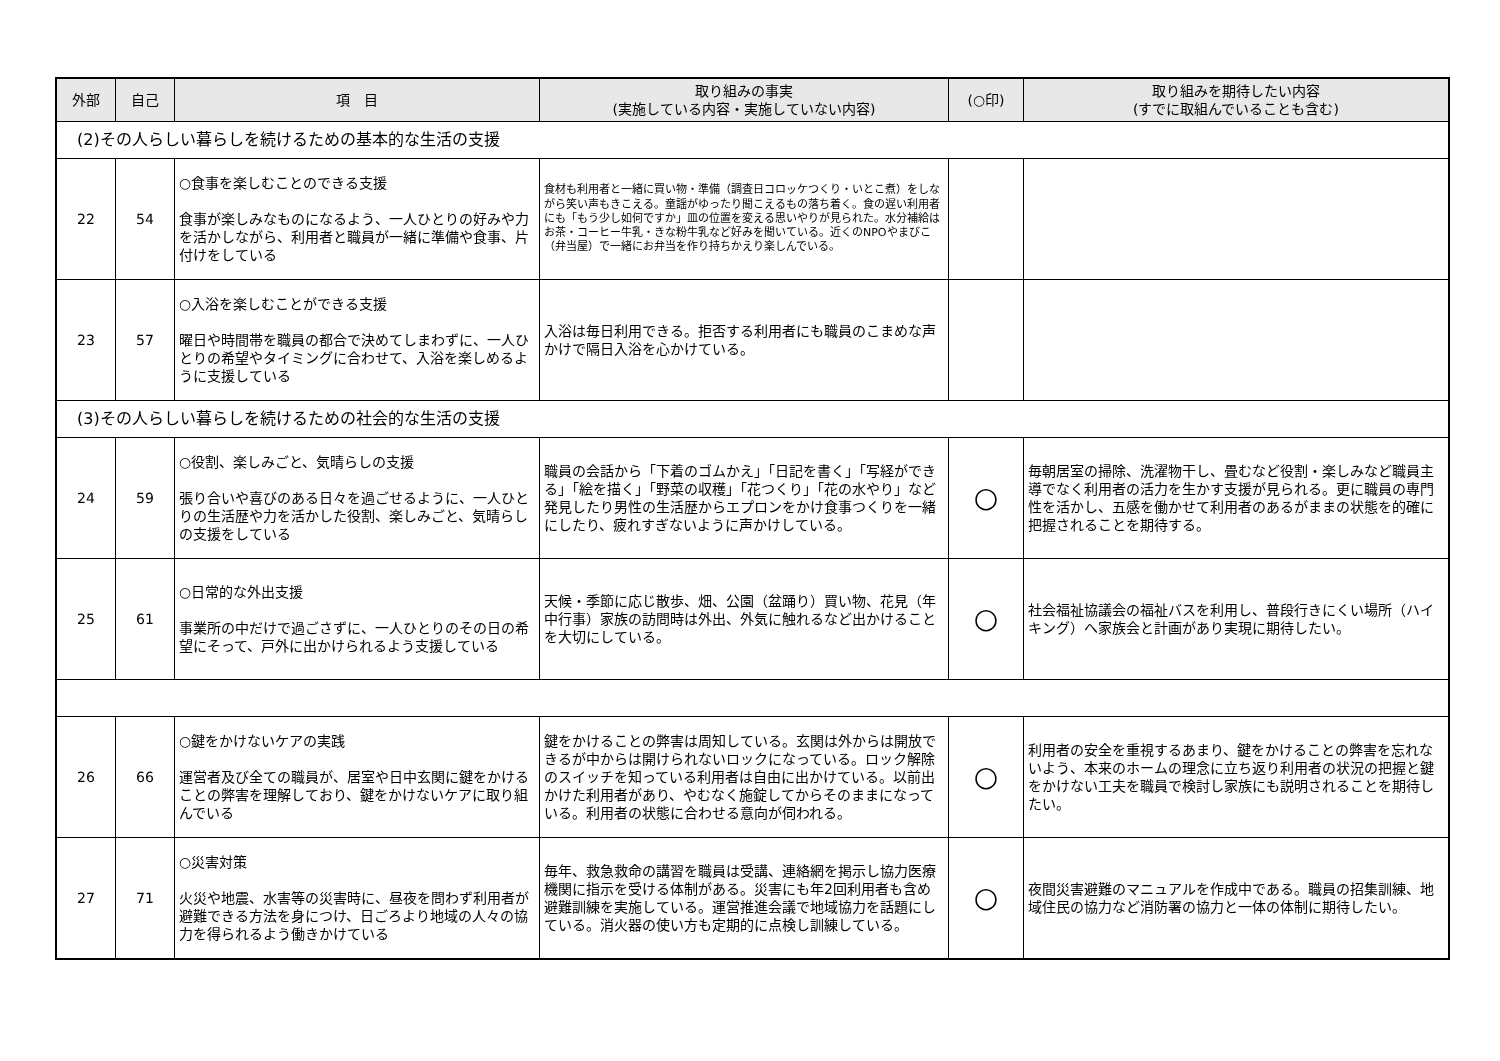| 外部 | 自己 | 項 目 | 取り組みの事実 (実施している内容・実施していない内容) | (○印) | 取り組みを期待したい内容 (すでに取組んでいることも含む) |
| --- | --- | --- | --- | --- | --- |
| (2)その人らしい暮らしを続けるための基本的な生活の支援 | | | | | |
| 22 | 54 | ○食事を楽しむことのできる支援 食事が楽しみなものになるよう、一人ひとりの好みや力を活かしながら、利用者と職員が一緒に準備や食事、片付けをしている | 食材も利用者と一緒に買い物・準備（調査日コロッケつくり・いとこ煮）をしながら笑い声もきこえる。童謡がゆったり聞こえるもの落ち着く。食の遅い利用者にも「もう少し如何ですか」皿の位置を変える思いやりが見られた。水分補給はお茶・コーヒー牛乳・きな粉牛乳など好みを聞いている。近くのNPOやまびこ（弁当屋）で一緒にお弁当を作り持ちかえり楽しんでいる。 | | |
| 23 | 57 | ○入浴を楽しむことができる支援 曜日や時間帯を職員の都合で決めてしまわずに、一人ひとりの希望やタイミングに合わせて、入浴を楽しめるように支援している | 入浴は毎日利用できる。拒否する利用者にも職員のこまめな声かけで隔日入浴を心かけている。 | | |
| (3)その人らしい暮らしを続けるための社会的な生活の支援 | | | | | |
| 24 | 59 | ○役割、楽しみごと、気晴らしの支援 張り合いや喜びのある日々を過ごせるように、一人ひとりの生活歴や力を活かした役割、楽しみごと、気晴らしの支援をしている | 職員の会話から「下着のゴムかえ」「日記を書く」「写経ができる」「絵を描く」「野菜の収穫」「花つくり」「花の水やり」など発見したり男性の生活歴からエプロンをかけ食事つくりを一緒にしたり、疲れすぎないように声かけしている。 | ○ | 毎朝居室の掃除、洗濯物干し、畳むなど役割・楽しみなど職員主導でなく利用者の活力を生かす支援が見られる。更に職員の専門性を活かし、五感を働かせて利用者のあるがままの状態を的確に把握されることを期待する。 |
| 25 | 61 | ○日常的な外出支援 事業所の中だけで過ごさずに、一人ひとりのその日の希望にそって、戸外に出かけられるよう支援している | 天候・季節に応じ散歩、畑、公園（盆踊り）買い物、花見（年中行事）家族の訪問時は外出、外気に触れるなど出かけることを大切にしている。 | ○ | 社会福祉協議会の福祉バスを利用し、普段行きにくい場所（ハイキング）へ家族会と計画があり実現に期待したい。 |
| 26 | 66 | ○鍵をかけないケアの実践 運営者及び全ての職員が、居室や日中玄関に鍵をかけることの弊害を理解しており、鍵をかけないケアに取り組んでいる | 鍵をかけることの弊害は周知している。玄関は外からは開放できるが中からは開けられないロックになっている。ロック解除のスイッチを知っている利用者は自由に出かけている。以前出かけた利用者があり、やむなく施錠してからそのままになっている。利用者の状態に合わせる意向が伺われる。 | ○ | 利用者の安全を重視するあまり、鍵をかけることの弊害を忘れないよう、本来のホームの理念に立ち返り利用者の状況の把握と鍵をかけない工夫を職員で検討し家族にも説明されることを期待したい。 |
| 27 | 71 | ○災害対策 火災や地震、水害等の災害時に、昼夜を問わず利用者が避難できる方法を身につけ、日ごろより地域の人々の協力を得られるよう働きかけている | 毎年、救急救命の講習を職員は受講、連絡網を掲示し協力医療機関に指示を受ける体制がある。災害にも年2回利用者も含め避難訓練を実施している。運営推進会議で地域協力を話題にしている。消火器の使い方も定期的に点検し訓練している。 | ○ | 夜間災害避難のマニュアルを作成中である。職員の招集訓練、地域住民の協力など消防署の協力と一体の体制に期待したい。 |